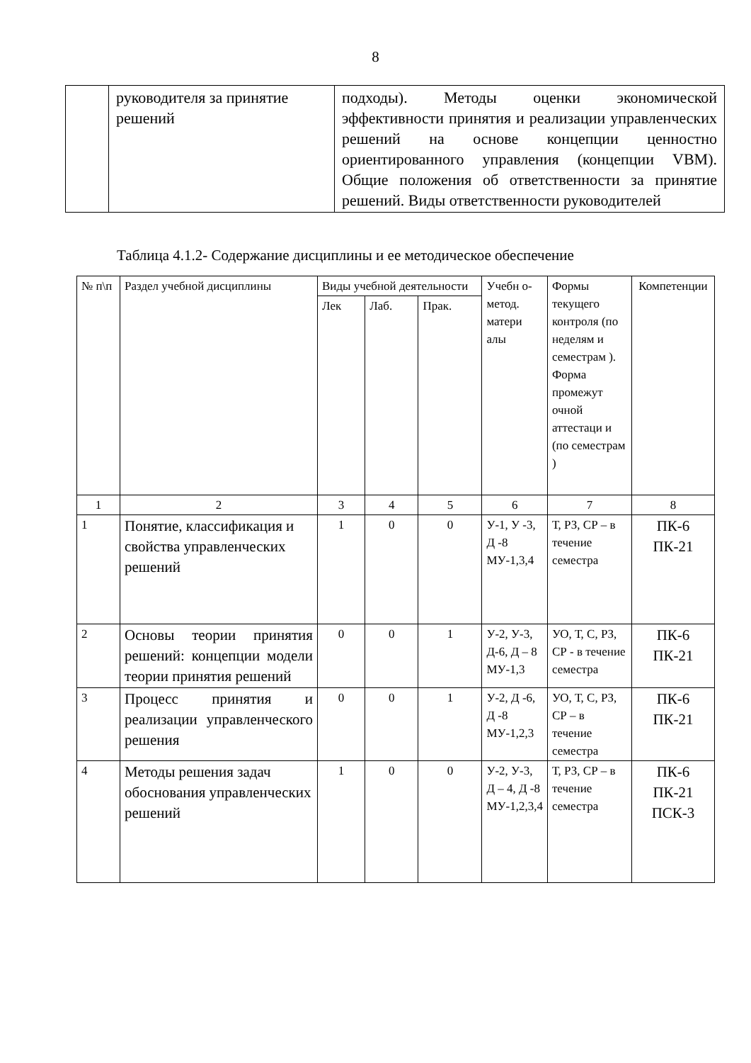8
| | руководителя за принятие решений | подходы). Методы оценки экономической эффективности принятия и реализации управленческих решений на основе концепции ценностно ориентированного управления (концепции VBM). Общие положения об ответственности за принятие решений. Виды ответственности руководителей |
Таблица 4.1.2- Содержание дисциплины и ее методическое обеспечение
| № п\п | Раздел учебной дисциплины | Виды учебной деятельности | | | Учебн о-метод. матери алы | Формы текущего контроля (по неделям и семестрам ). Форма промежут очной аттестаци и (по семестрам ) | Компетенции |
| --- | --- | --- | --- | --- | --- | --- | --- |
| | | Лек | Лаб. | Прак. | | | |
| 1 | 2 | 3 | 4 | 5 | 6 | 7 | 8 |
| 1 | Понятие, классификация и свойства управленческих решений | 1 | 0 | 0 | У-1, У -3, Д -8 МУ-1,3,4 | Т, РЗ, СР – в течение семестра | ПК-6 ПК-21 |
| 2 | Основы теории принятия решений: концепции модели теории принятия решений | 0 | 0 | 1 | У-2, У-3, Д-6, Д – 8 МУ-1,3 | УО, Т, С, РЗ, СР - в течение семестра | ПК-6 ПК-21 |
| 3 | Процесс принятия и реализации управленческого решения | 0 | 0 | 1 | У-2, Д -6, Д -8 МУ-1,2,3 | УО, Т, С, РЗ, СР – в течение семестра | ПК-6 ПК-21 |
| 4 | Методы решения задач обоснования управленческих решений | 1 | 0 | 0 | У-2, У-3, Д – 4, Д -8 МУ-1,2,3,4 | Т, РЗ, СР – в течение семестра | ПК-6 ПК-21 ПСК-3 |